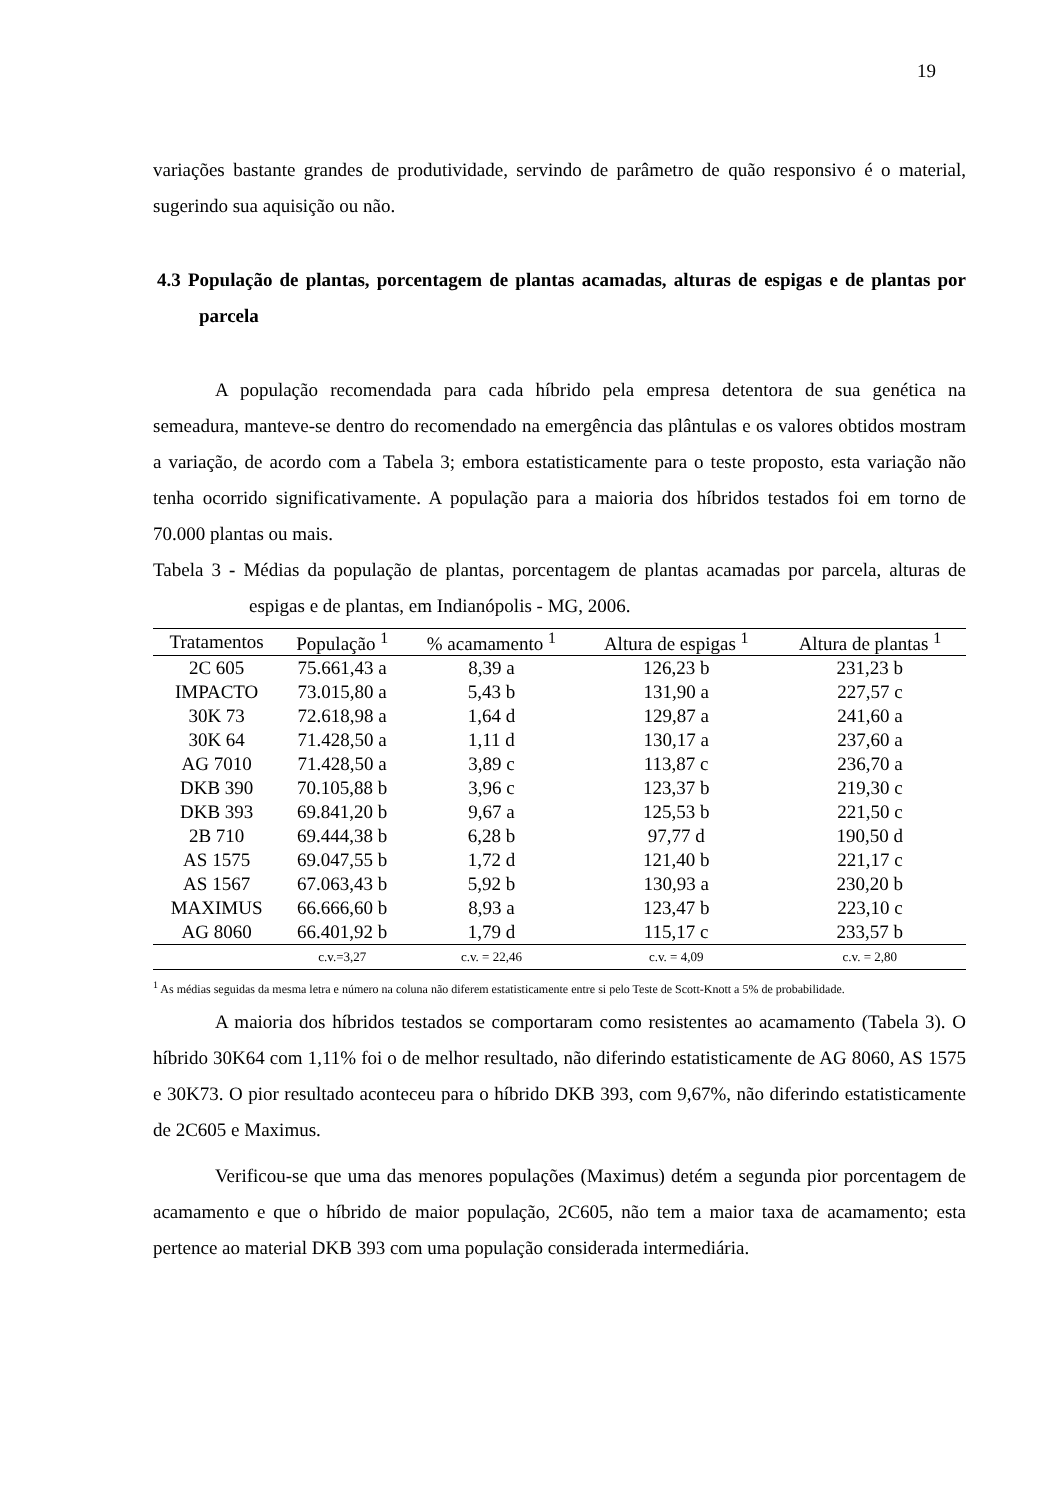19
variações bastante grandes de produtividade, servindo de parâmetro de quão responsivo é o material, sugerindo sua aquisição ou não.
4.3 População de plantas, porcentagem de plantas acamadas, alturas de espigas e de plantas por parcela
A população recomendada para cada híbrido pela empresa detentora de sua genética na semeadura, manteve-se dentro do recomendado na emergência das plântulas e os valores obtidos mostram a variação, de acordo com a Tabela 3; embora estatisticamente para o teste proposto, esta variação não tenha ocorrido significativamente. A população para a maioria dos híbridos testados foi em torno de 70.000 plantas ou mais.
Tabela 3 - Médias da população de plantas, porcentagem de plantas acamadas por parcela, alturas de espigas e de plantas, em Indianópolis - MG, 2006.
| Tratamentos | População <sup>1</sup> | % acamamento <sup>1</sup> | Altura de espigas <sup>1</sup> | Altura de plantas <sup>1</sup> |
| --- | --- | --- | --- | --- |
| 2C 605 | 75.661,43 a | 8,39 a | 126,23 b | 231,23 b |
| IMPACTO | 73.015,80 a | 5,43 b | 131,90 a | 227,57 c |
| 30K 73 | 72.618,98 a | 1,64 d | 129,87 a | 241,60 a |
| 30K 64 | 71.428,50 a | 1,11 d | 130,17 a | 237,60 a |
| AG 7010 | 71.428,50 a | 3,89 c | 113,87 c | 236,70 a |
| DKB 390 | 70.105,88 b | 3,96 c | 123,37 b | 219,30 c |
| DKB 393 | 69.841,20 b | 9,67 a | 125,53 b | 221,50 c |
| 2B 710 | 69.444,38 b | 6,28 b | 97,77 d | 190,50 d |
| AS 1575 | 69.047,55 b | 1,72 d | 121,40 b | 221,17 c |
| AS 1567 | 67.063,43 b | 5,92 b | 130,93 a | 230,20 b |
| MAXIMUS | 66.666,60 b | 8,93 a | 123,47 b | 223,10 c |
| AG 8060 | 66.401,92 b | 1,79 d | 115,17 c | 233,57 b |
| | c.v.=3,27 | c.v. = 22,46 | c.v. = 4,09 | c.v. = 2,80 |
<sup>1</sup> As médias seguidas da mesma letra e número na coluna não diferem estatisticamente entre si pelo Teste de Scott-Knott a 5% de probabilidade.
A maioria dos híbridos testados se comportaram como resistentes ao acamamento (Tabela 3). O híbrido 30K64 com 1,11% foi o de melhor resultado, não diferindo estatisticamente de AG 8060, AS 1575 e 30K73. O pior resultado aconteceu para o híbrido DKB 393, com 9,67%, não diferindo estatisticamente de 2C605 e Maximus.
Verificou-se que uma das menores populações (Maximus) detém a segunda pior porcentagem de acamamento e que o híbrido de maior população, 2C605, não tem a maior taxa de acamamento; esta pertence ao material DKB 393 com uma população considerada intermediária.